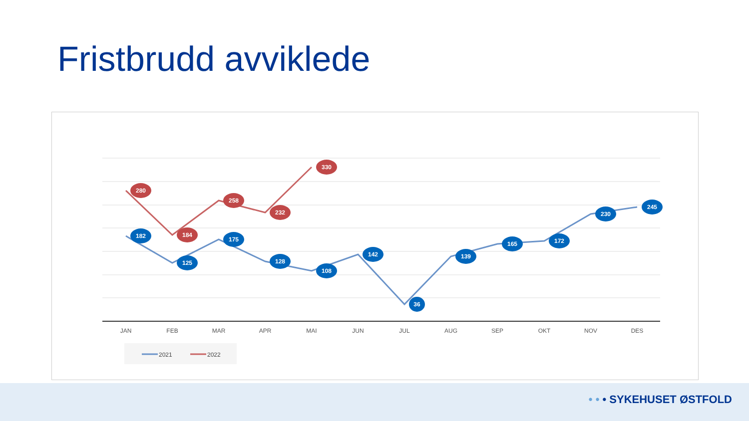Fristbrudd avviklede
182
125
175
128
108
142
36
139
165
172
230
245
280
184
258
232
330
JAN
FEB
MAR
APR
MAI
JUN
JUL
AUG
SEP
OKT
NOV
DES
2021
2022
• • • SYKEHUSET ØSTFOLD